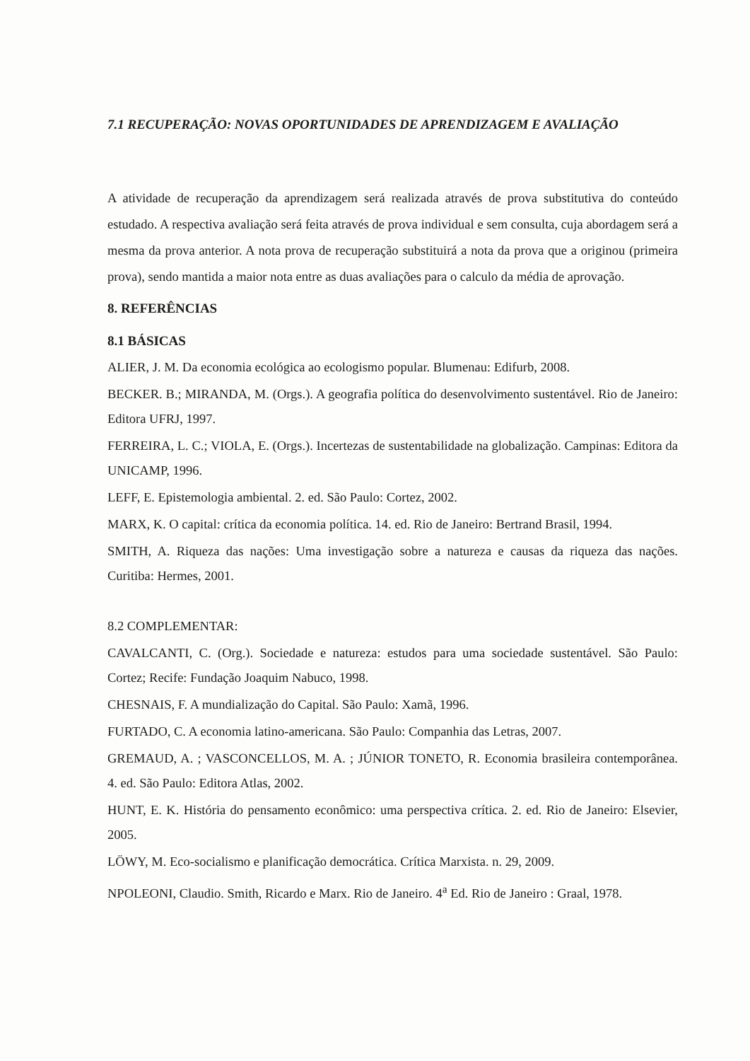7.1 RECUPERAÇÃO: NOVAS OPORTUNIDADES DE APRENDIZAGEM E AVALIAÇÃO
A atividade de recuperação da aprendizagem será realizada através de prova substitutiva do conteúdo estudado. A respectiva avaliação será feita através de prova individual e sem consulta, cuja abordagem será a mesma da prova anterior. A nota prova de recuperação substituirá a nota da prova que a originou (primeira prova), sendo mantida a maior nota entre as duas avaliações para o calculo da média de aprovação.
8. REFERÊNCIAS
8.1 BÁSICAS
ALIER, J. M. Da economia ecológica ao ecologismo popular. Blumenau: Edifurb, 2008.
BECKER. B.; MIRANDA, M. (Orgs.). A geografia política do desenvolvimento sustentável. Rio de Janeiro: Editora UFRJ, 1997.
FERREIRA, L. C.; VIOLA, E. (Orgs.). Incertezas de sustentabilidade na globalização. Campinas: Editora da UNICAMP, 1996.
LEFF, E. Epistemologia ambiental. 2. ed. São Paulo: Cortez, 2002.
MARX, K. O capital: crítica da economia política. 14. ed. Rio de Janeiro: Bertrand Brasil, 1994.
SMITH, A. Riqueza das nações: Uma investigação sobre a natureza e causas da riqueza das nações. Curitiba: Hermes, 2001.
8.2 COMPLEMENTAR:
CAVALCANTI, C. (Org.). Sociedade e natureza: estudos para uma sociedade sustentável. São Paulo: Cortez; Recife: Fundação Joaquim Nabuco, 1998.
CHESNAIS, F. A mundialização do Capital. São Paulo: Xamã, 1996.
FURTADO, C. A economia latino-americana. São Paulo: Companhia das Letras, 2007.
GREMAUD, A. ; VASCONCELLOS, M. A. ; JÚNIOR TONETO, R. Economia brasileira contemporânea. 4. ed. São Paulo: Editora Atlas, 2002.
HUNT, E. K. História do pensamento econômico: uma perspectiva crítica. 2. ed. Rio de Janeiro: Elsevier, 2005.
LÖWY, M. Eco-socialismo e planificação democrática. Crítica Marxista. n. 29, 2009.
NPOLEONI, Claudio. Smith, Ricardo e Marx. Rio de Janeiro. 4<sup>a</sup> Ed. Rio de Janeiro : Graal, 1978.